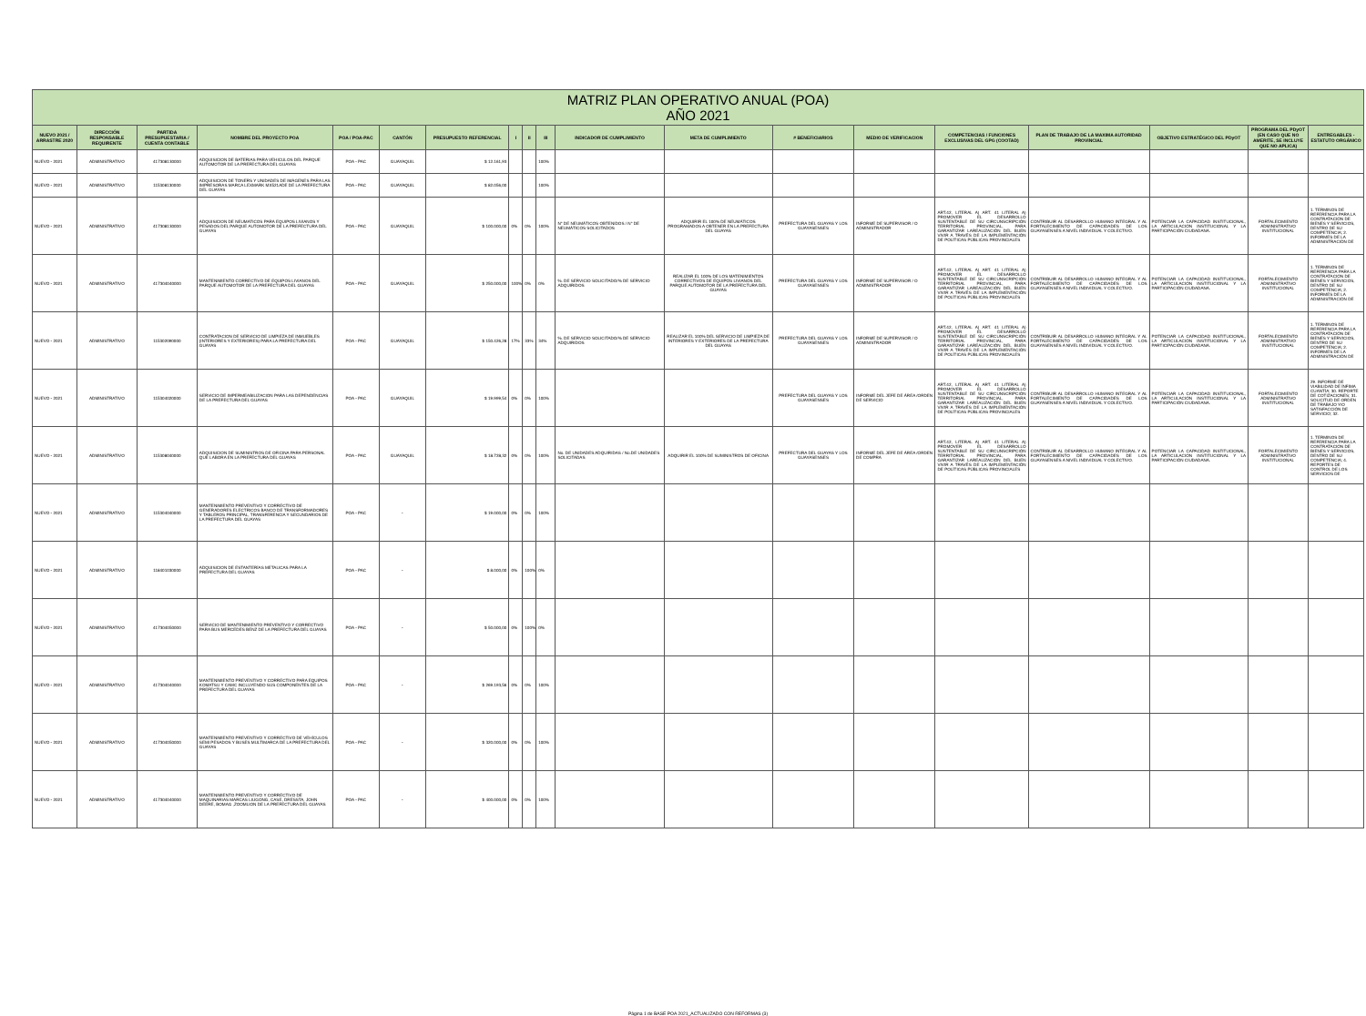| MATRIZ PLAN OPERATIVO ANUAL (POA) AÑO 2021 | | | | | | | | | | | | | | | | | | |
| NUEVO 2021 / ARRASTRE 2020 | DIRECCIÓN RESPONSABLE REQUIRENTE | PARTIDA PRESUPUESTARIA / CUENTA CONTABLE | NOMBRE DEL PROYECTO POA | POA / POA-PAC | CANTÓN | PRESUPUESTO REFERENCIAL | I | II | III | INDICADOR DE CUMPLIMIENTO | META DE CUMPLIMIENTO | # BENEFICIARIOS | MEDIO DE VERIFICACION | COMPETENCIAS / FUNCIONES EXCLUSIVAS DEL GPG (COOTAD) | PLAN DE TRABAJO DE LA MAXIMA AUTORIDAD PROVINCIAL | OBJETIVO ESTRATÉGICO DEL PDyOT | PROGRAMA DEL PDyOT (EN CASO QUE NO AMERITE, SE INCLUYE QUE NO APLICA) | ENTREGABLES - ESTATUTO ORGÁNICO |
| NUEVO - 2021 | ADMINISTRATIVO | 417308130000 | ADQUISICION DE BATERIAS PARA VEHICULOS DEL PARQUE AUTOMOTOR DE LA PREFECTURA DEL GUAYAS | POA - PAC | GUAYAQUIL | $ 12.161,93 | | | 100% | | | | | | | | | |
| NUEVO - 2021 | ADMINISTRATIVO | 115308130000 | ADQUISICION DE TONERS Y UNIDADES DE IMÁGENES PARA LAS IMPRESORAS MARCA LEXMARK MX521ADE DE LA PREFECTURA DEL GUAYAS | POA - PAC | GUAYAQUIL | $ 82.056,00 | | | 100% | | | | | | | | | |
| NUEVO - 2021 | ADMINISTRATIVO | 417308130000 | ADQUISICION DE NEUMATICOS PARA EQUIPOS LIVIANOS Y PESADOS DEL PARQUE AUTOMOTOR DE LA PREFECTURA DEL GUAYAS | POA - PAC | GUAYAQUIL | $ 100.000,00 | 0% | 0% | 100% | N° DE NEUMÁTICOS OBTENIDOS / N° DE NEUMÁTICOS SOLICITADOS | ADQUIRIR EL 100% DE NEUMÁTICOS PROGRAMADOS A OBTENER EN LA PREFECTURA DEL GUAYAS | PREFECTURA DEL GUAYAS Y LOS GUAYASENSES | INFORME DE SUPERVISOR / O ADMINISTRADOR | ART.42, LITERAL A) ART. 41 LITERAL A) PROMOVER EL DESARROLLO SUSTENTABLE DE SU CIRCUNSCRIPCIÓN TERRITORIAL PROVINCIAL, PARA GARANTIZAR LAREALIZACIÓN DEL BUEN VIVIR A TRAVÉS DE LA IMPLEMENTACIÓN DE POLÍTICAS PÚBLICAS PROVINCIALES | CONTRIBUIR AL DESARROLLO HUMANO INTEGRAL Y AL FORTALECIMIENTO DE CAPACIDADES DE LOS GUAYASENSES A NIVEL INDIVIDUAL Y COLECTIVO. | POTENCIAR LA CAPACIDAD INSTITUCIONAL, LA ARTICULACIÓN INSTITUCIONAL Y LA PARTICIPACIÓN CIUDADANA. | FORTALECIMIENTO ADMINISTRATIVO INSTITUCIONAL | 1. TERMINOS DE REFERENCIA PARA LA CONTRATACIÓN DE BIENES Y SERVICIOS, DENTRO DE SU COMPETENCIA; 2. INFORMES DE LA ADMINISTRACIÓN DE |
| NUEVO - 2021 | ADMINISTRATIVO | 417304040000 | MANTENIMIENTO CORRECTIVO DE EQUIPOS LIVIANOS DEL PARQUE AUTOMOTOR DE LA PREFECTURA DEL GUAYAS | POA - PAC | GUAYAQUIL | $ 250.000,00 | 100% | 0% | 0% | %. DE SERVICIO SOLICITADO/% DE SERVICIO ADQUIRIDOS | REALIZAR EL 100% DE LOS MATENIMIENTOS CORRECTIVOS DE EQUIPOS LIVIANOS DEL PARQUE AUTOMOTOR DE LA PREFECTURA DEL GUAYAS | PREFECTURA DEL GUAYAS Y LOS GUAYASENSES | INFORME DE SUPERVISOR / O ADMINISTRADOR | ART.42, LITERAL A) ART. 41 LITERAL A) PROMOVER EL DESARROLLO SUSTENTABLE DE SU CIRCUNSCRIPCIÓN TERRITORIAL PROVINCIAL, PARA GARANTIZAR LAREALIZACIÓN DEL BUEN VIVIR A TRAVÉS DE LA IMPLEMENTACIÓN DE POLÍTICAS PÚBLICAS PROVINCIALES | CONTRIBUIR AL DESARROLLO HUMANO INTEGRAL Y AL FORTALECIMIENTO DE CAPACIDADES DE LOS GUAYASENSES A NIVEL INDIVIDUAL Y COLECTIVO. | POTENCIAR LA CAPACIDAD INSTITUCIONAL, LA ARTICULACIÓN INSTITUCIONAL Y LA PARTICIPACIÓN CIUDADANA. | FORTALECIMIENTO ADMINISTRATIVO INSTITUCIONAL | 1. TERMINOS DE REFERENCIA PARA LA CONTRATACIÓN DE BIENES Y SERVICIOS, DENTRO DE SU COMPETENCIA; 2. INFORMES DE LA ADMINISTRACIÓN DE |
| NUEVO - 2021 | ADMINISTRATIVO | 115302090000 | CONTRATACION DE SERVICIO DE LIMPIEZA DE INMUEBLES (INTERIORES Y EXTERIORES) PARA LA PREFECTURA DEL GUAYAS | POA - PAC | GUAYAQUIL | $ 150.426,28 | 17% | 33% | 34% | %. DE SERVICIO SOLICITADO/% DE SERVICIO ADQUIRIDOS | REALIZAR EL 100% DEL SERVICIO DE LIMPIEZA DE INTERIORES Y EXTERIORES DE LA PREFECTURA DEL GUAYAS | PREFECTURA DEL GUAYAS Y LOS GUAYASENSES | INFORME DE SUPERVISOR / O ADMINISTRADOR | ART.42, LITERAL A) ART. 41 LITERAL A) PROMOVER EL DESARROLLO SUSTENTABLE DE SU CIRCUNSCRIPCIÓN TERRITORIAL PROVINCIAL, PARA GARANTIZAR LAREALIZACIÓN DEL BUEN VIVIR A TRAVÉS DE LA IMPLEMENTACIÓN DE POLÍTICAS PÚBLICAS PROVINCIALES | CONTRIBUIR AL DESARROLLO HUMANO INTEGRAL Y AL FORTALECIMIENTO DE CAPACIDADES DE LOS GUAYASENSES A NIVEL INDIVIDUAL Y COLECTIVO. | POTENCIAR LA CAPACIDAD INSTITUCIONAL, LA ARTICULACIÓN INSTITUCIONAL Y LA PARTICIPACIÓN CIUDADANA. | FORTALECIMIENTO ADMINISTRATIVO INSTITUCIONAL | 1. TERMINOS DE REFERENCIA PARA LA CONTRATACIÓN DE BIENES Y SERVICIOS, DENTRO DE SU COMPETENCIA; 2. INFORMES DE LA ADMINISTRACIÓN DE |
| NUEVO - 2021 | ADMINISTRATIVO | 115304020000 | SERVICIO DE IMPERMEABILIZACION PARA LAS DEPENDENCIAS DE LA PREFECTURA DEL GUAYAS | POA - PAC | GUAYAQUIL | $ 19.999,54 | 0% | 0% | 100% | | | PREFECTURA DEL GUAYAS Y LOS GUAYASENSES | INFORME DEL JEFE DE ÁREA /ORDEN DE SERVICIO | ART.42, LITERAL A) ART. 41 LITERAL A) PROMOVER EL DESARROLLO SUSTENTABLE DE SU CIRCUNSCRIPCIÓN TERRITORIAL PROVINCIAL, PARA GARANTIZAR LAREALIZACIÓN DEL BUEN VIVIR A TRAVÉS DE LA IMPLEMENTACIÓN DE POLÍTICAS PÚBLICAS PROVINCIALES | CONTRIBUIR AL DESARROLLO HUMANO INTEGRAL Y AL FORTALECIMIENTO DE CAPACIDADES DE LOS GUAYASENSES A NIVEL INDIVIDUAL Y COLECTIVO. | POTENCIAR LA CAPACIDAD INSTITUCIONAL, LA ARTICULACIÓN INSTITUCIONAL Y LA PARTICIPACIÓN CIUDADANA. | FORTALECIMIENTO ADMINISTRATIVO INSTITUCIONAL | 29. INFORME DE VIABILIDAD DE ÍNFIMA CUANTÍA; 30. REPORTE DE COTIZACIONES; 31. SOLICITUD DE ORDEN DE TRABAJO Y/O SATISFACCIÓN DE SERVICIO; 32. |
| NUEVO - 2021 | ADMINISTRATIVO | 115308040000 | ADQUISICION DE SUMINISTROS DE OFICINA PARA PERSONAL QUE LABORA EN LA PREFECTURA DEL GUAYAS | POA - PAC | GUAYAQUIL | $ 18.728,32 | 0% | 0% | 100% | No. DE UNIDADES ADQUIRIDAS / No.DE UNIDADES SOLICITADAS | ADQUIRIR EL 100% DE SUMINISTROS DE OFICINA | PREFECTURA DEL GUAYAS Y LOS GUAYASENSES | INFORME DEL JEFE DE ÁREA /ORDEN DE COMPRA | ART.42, LITERAL A) ART. 41 LITERAL A) PROMOVER EL DESARROLLO SUSTENTABLE DE SU CIRCUNSCRIPCIÓN TERRITORIAL PROVINCIAL, PARA GARANTIZAR LAREALIZACIÓN DEL BUEN VIVIR A TRAVÉS DE LA IMPLEMENTACIÓN DE POLÍTICAS PÚBLICAS PROVINCIALES | CONTRIBUIR AL DESARROLLO HUMANO INTEGRAL Y AL FORTALECIMIENTO DE CAPACIDADES DE LOS GUAYASENSES A NIVEL INDIVIDUAL Y COLECTIVO. | POTENCIAR LA CAPACIDAD INSTITUCIONAL, LA ARTICULACIÓN INSTITUCIONAL Y LA PARTICIPACIÓN CIUDADANA. | FORTALECIMIENTO ADMINISTRATIVO INSTITUCIONAL | 1. TERMINOS DE REFERENCIA PARA LA CONTRATACIÓN DE BIENES Y SERVICIOS, DENTRO DE SU COMPETENCIA; 4. REPORTES DE CONTROL DE LOS SERVICIOS DE |
| NUEVO - 2021 | ADMINISTRATIVO | 115304040000 | MANTENIMIENTO PREVENTIVO Y CORRECTIVO DE GENERADORES ELECTRICOS BANCO DE TRANSFORMADORES Y TABLEROS PRINCIPAL, TRANSFERENCIA Y SECUNDARIOS DE LA PREFECTURA DEL GUAYAS | POA - PAC | - | $ 19.000,00 | 0% | 0% | 100% | | | | | | | | | |
| NUEVO - 2021 | ADMINISTRATIVO | 118401030000 | ADQUISICION DE ESTANTERÍAS METALICAS PARA LA PREFECTURA DEL GUAYAS | POA - PAC | - | $ 8.000,00 | 0% | 100% | 0% | | | | | | | | | |
| NUEVO - 2021 | ADMINISTRATIVO | 417304050000 | SERVICIO DE MANTENIMIENTO PREVENTIVO Y CORRECTIVO PARA BUS MERCEDES BENZ DE LA PREFECTURA DEL GUAYAS | POA - PAC | - | $ 50.000,00 | 0% | 100% | 0% | | | | | | | | | |
| NUEVO - 2021 | ADMINISTRATIVO | 417304040000 | MANTENIMIENTO PREVENTIVO Y CORRECTIVO PARA EQUIPOS KOMATSU Y CAMC INCLUYENDO SUS COMPONENTES DE LA PREFECTURA DEL GUAYAS | POA - PAC | - | $ 269.193,56 | 0% | 0% | 100% | | | | | | | | | |
| NUEVO - 2021 | ADMINISTRATIVO | 417304050000 | MANTENIMIENTO PREVENTIVO Y CORRECTIVO DE VEHÍCULOS SEMI PESADOS Y BUSES MULTIMARCA DE LA PREFECTURA DEL GUAYAS | POA - PAC | - | $ 320.000,00 | 0% | 0% | 100% | | | | | | | | | |
| NUEVO - 2021 | ADMINISTRATIVO | 417304040000 | MANTENIMIENTO PREVENTIVO Y CORRECTIVO DE MAQUINARIAS MARCAS LIUGONG, CASE, DRESSTA, JOHN DEERE, BOMAG ,ZOOMLION DE LA PREFECTURA DEL GUAYAS | POA - PAC | - | $ 400.000,00 | 0% | 0% | 100% | | | | | | | | | |
Página 1 de BASE POA 2021_ACTUALIZADO CON REFORMAS (3)